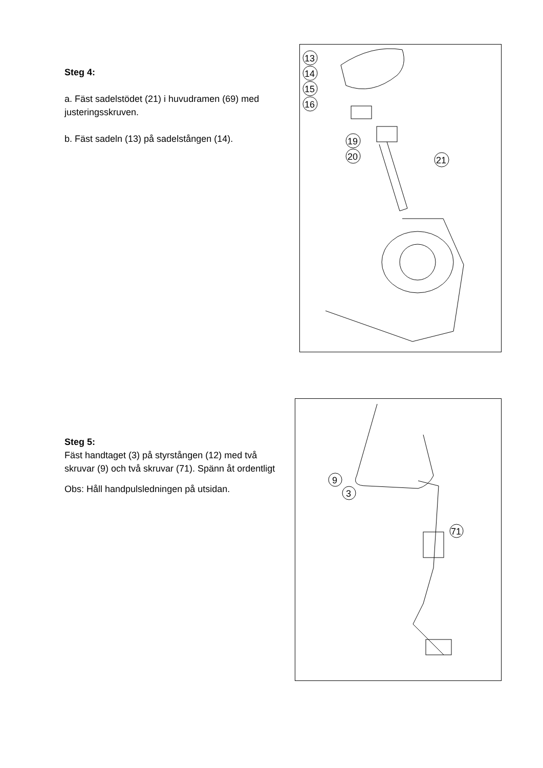Steg 4:
a. Fäst sadelstödet (21) i huvudramen (69) med justeringsskruven.
b. Fäst sadeln (13) på sadelstången (14).
13
14
15
16
19
20
21
Steg 5:
Fäst handtaget (3) på styrstången (12) med två skruvar (9) och två skruvar (71). Spänn åt ordentligt
Obs: Håll handpulsledningen på utsidan.
9
3
71